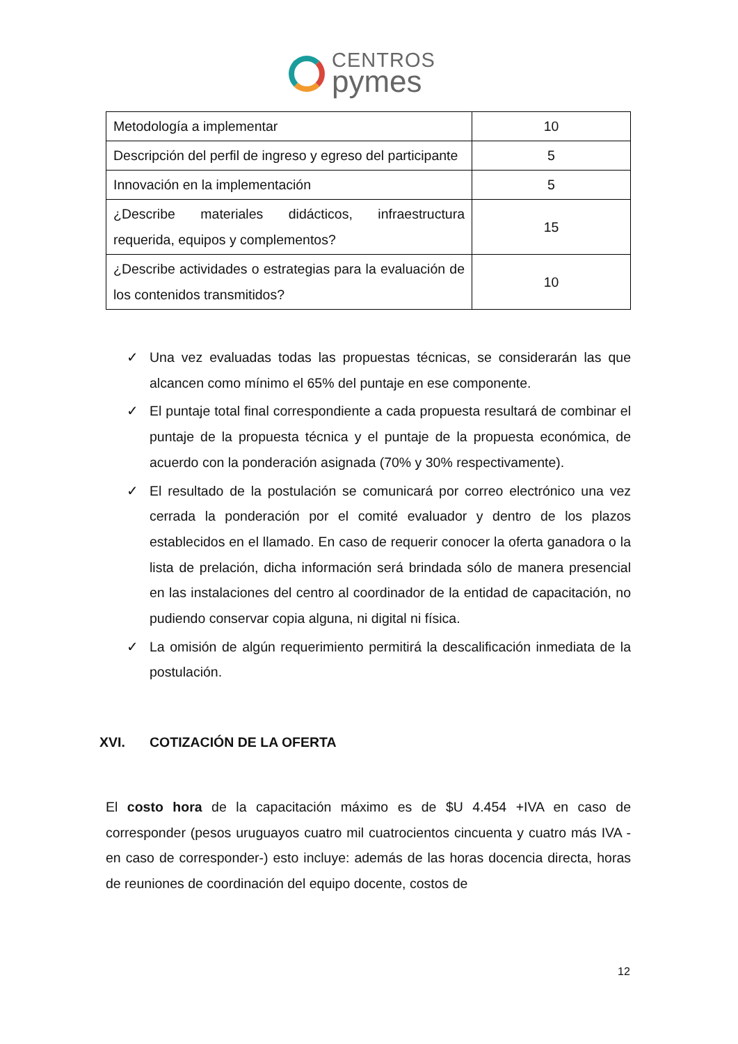CENTROS
pymes
| Metodología a implementar | 10 |
| Descripción del perfil de ingreso y egreso del participante | 5 |
| Innovación en la implementación | 5 |
| ¿Describe materiales didácticos, infraestructura requerida, equipos y complementos? | 15 |
| ¿Describe actividades o estrategias para la evaluación de los contenidos transmitidos? | 10 |
✓ Una vez evaluadas todas las propuestas técnicas, se considerarán las que alcancen como mínimo el 65% del puntaje en ese componente.
✓ El puntaje total final correspondiente a cada propuesta resultará de combinar el puntaje de la propuesta técnica y el puntaje de la propuesta económica, de acuerdo con la ponderación asignada (70% y 30% respectivamente).
✓ El resultado de la postulación se comunicará por correo electrónico una vez cerrada la ponderación por el comité evaluador y dentro de los plazos establecidos en el llamado. En caso de requerir conocer la oferta ganadora o la lista de prelación, dicha información será brindada sólo de manera presencial en las instalaciones del centro al coordinador de la entidad de capacitación, no pudiendo conservar copia alguna, ni digital ni física.
✓ La omisión de algún requerimiento permitirá la descalificación inmediata de la postulación.
XVI. COTIZACIÓN DE LA OFERTA
El costo hora de la capacitación máximo es de $U 4.454 +IVA en caso de corresponder (pesos uruguayos cuatro mil cuatrocientos cincuenta y cuatro más IVA -en caso de corresponder-) esto incluye: además de las horas docencia directa, horas de reuniones de coordinación del equipo docente, costos de
12